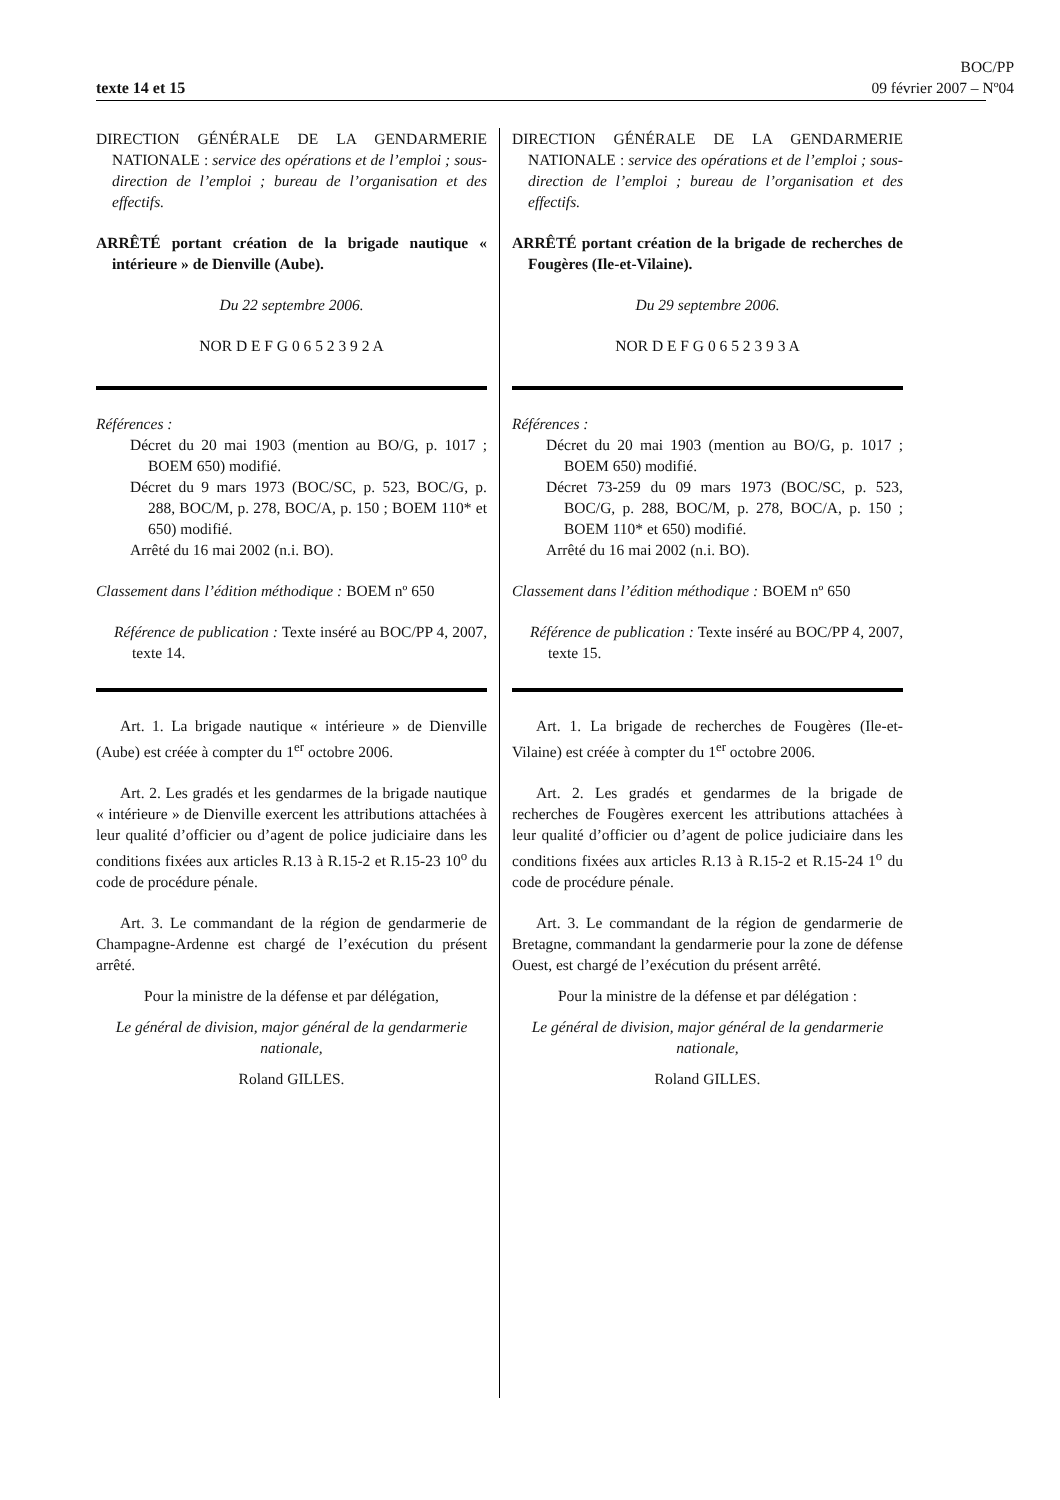texte 14 et 15
BOC/PP
09 février 2007 – Nº04
DIRECTION GÉNÉRALE DE LA GENDARMERIE NATIONALE : service des opérations et de l’emploi ; sous-direction de l’emploi ; bureau de l’organisation et des effectifs.
ARRÊTÉ portant création de la brigade nautique « intérieure » de Dienville (Aube).
Du 22 septembre 2006.
NOR D E F G 0 6 5 2 3 9 2 A
Références :
Décret du 20 mai 1903 (mention au BO/G, p. 1017 ; BOEM 650) modifié.
Décret du 9 mars 1973 (BOC/SC, p. 523, BOC/G, p. 288, BOC/M, p. 278, BOC/A, p. 150 ; BOEM 110* et 650) modifié.
Arrêté du 16 mai 2002 (n.i. BO).
Classement dans l’édition méthodique : BOEM nº 650
Référence de publication : Texte inséré au BOC/PP 4, 2007, texte 14.
Art. 1. La brigade nautique « intérieure » de Dienville (Aube) est créée à compter du 1<sup>er</sup> octobre 2006.
Art. 2. Les gradés et les gendarmes de la brigade nautique « intérieure » de Dienville exercent les attributions attachées à leur qualité d’officier ou d’agent de police judiciaire dans les conditions fixées aux articles R.13 à R.15-2 et R.15-23 10<sup>o</sup> du code de procédure pénale.
Art. 3. Le commandant de la région de gendarmerie de Champagne-Ardenne est chargé de l’exécution du présent arrêté.
Pour la ministre de la défense et par délégation,
Le général de division, major général de la gendarmerie nationale,
Roland GILLES.
DIRECTION GÉNÉRALE DE LA GENDARMERIE NATIONALE : service des opérations et de l’emploi ; sous-direction de l’emploi ; bureau de l’organisation et des effectifs.
ARRÊTÉ portant création de la brigade de recherches de Fougères (Ile-et-Vilaine).
Du 29 septembre 2006.
NOR D E F G 0 6 5 2 3 9 3 A
Références :
Décret du 20 mai 1903 (mention au BO/G, p. 1017 ; BOEM 650) modifié.
Décret 73-259 du 09 mars 1973 (BOC/SC, p. 523, BOC/G, p. 288, BOC/M, p. 278, BOC/A, p. 150 ; BOEM 110* et 650) modifié.
Arrêté du 16 mai 2002 (n.i. BO).
Classement dans l’édition méthodique : BOEM nº 650
Référence de publication : Texte inséré au BOC/PP 4, 2007, texte 15.
Art. 1. La brigade de recherches de Fougères (Ile-et-Vilaine) est créée à compter du 1<sup>er</sup> octobre 2006.
Art. 2. Les gradés et gendarmes de la brigade de recherches de Fougères exercent les attributions attachées à leur qualité d’officier ou d’agent de police judiciaire dans les conditions fixées aux articles R.13 à R.15-2 et R.15-24 1<sup>o</sup> du code de procédure pénale.
Art. 3. Le commandant de la région de gendarmerie de Bretagne, commandant la gendarmerie pour la zone de défense Ouest, est chargé de l’exécution du présent arrêté.
Pour la ministre de la défense et par délégation :
Le général de division, major général de la gendarmerie nationale,
Roland GILLES.